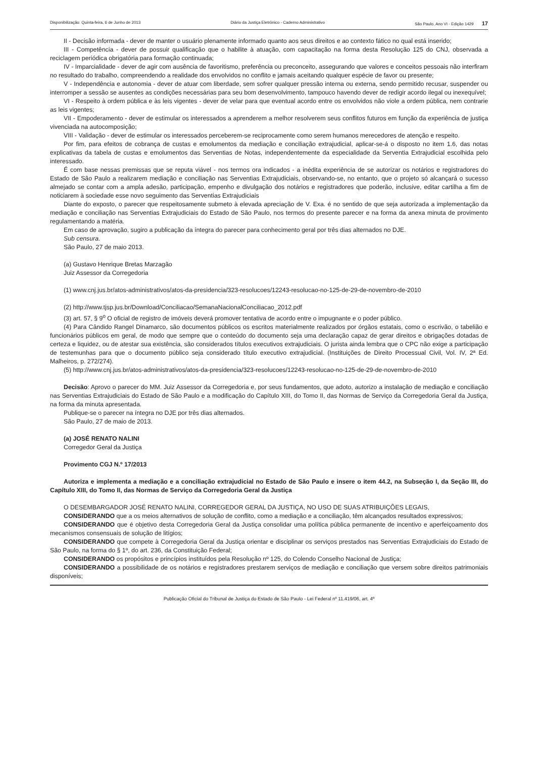Disponibilização: Quinta-feira, 6 de Junho de 2013 Diário da Justiça Eletrônico - Caderno Administrativo São Paulo, Ano VI - Edição 1429 17
II - Decisão informada - dever de manter o usuário plenamente informado quanto aos seus direitos e ao contexto fático no qual está inserido;
III - Competência - dever de possuir qualificação que o habilite à atuação, com capacitação na forma desta Resolução 125 do CNJ, observada a reciclagem periódica obrigatória para formação continuada;
IV - Imparcialidade - dever de agir com ausência de favoritismo, preferência ou preconceito, assegurando que valores e conceitos pessoais não interfiram no resultado do trabalho, compreendendo a realidade dos envolvidos no conflito e jamais aceitando qualquer espécie de favor ou presente;
V - Independência e autonomia - dever de atuar com liberdade, sem sofrer qualquer pressão interna ou externa, sendo permitido recusar, suspender ou interromper a sessão se ausentes as condições necessárias para seu bom desenvolvimento, tampouco havendo dever de redigir acordo ilegal ou inexequível;
VI - Respeito à ordem pública e às leis vigentes - dever de velar para que eventual acordo entre os envolvidos não viole a ordem pública, nem contrarie as leis vigentes;
VII - Empoderamento - dever de estimular os interessados a aprenderem a melhor resolverem seus conflitos futuros em função da experiência de justiça vivenciada na autocomposição;
VIII - Validação - dever de estimular os interessados perceberem-se reciprocamente como serem humanos merecedores de atenção e respeito.
Por fim, para efeitos de cobrança de custas e emolumentos da mediação e conciliação extrajudicial, aplicar-se-á o disposto no item 1.6, das notas explicativas da tabela de custas e emolumentos das Serventias de Notas, independentemente da especialidade da Serventia Extrajudicial escolhida pelo interessado.
É com base nessas premissas que se reputa viável - nos termos ora indicados - a inédita experiência de se autorizar os notários e registradores do Estado de São Paulo a realizarem mediação e conciliação nas Serventias Extrajudiciais, observando-se, no entanto, que o projeto só alcançará o sucesso almejado se contar com a ampla adesão, participação, empenho e divulgação dos notários e registradores que poderão, inclusive, editar cartilha a fim de noticiarem à sociedade esse novo seguimento das Serventias Extrajudiciais
Diante do exposto, o parecer que respeitosamente submeto à elevada apreciação de V. Exa. é no sentido de que seja autorizada a implementação da mediação e conciliação nas Serventias Extrajudiciais do Estado de São Paulo, nos termos do presente parecer e na forma da anexa minuta de provimento regulamentando a matéria.
Em caso de aprovação, sugiro a publicação da íntegra do parecer para conhecimento geral por três dias alternados no DJE.
Sub censura.
São Paulo, 27 de maio 2013.
(a) Gustavo Henrique Bretas Marzagão
Juiz Assessor da Corregedoria
(1) www.cnj.jus.br/atos-administrativos/atos-da-presidencia/323-resolucoes/12243-resolucao-no-125-de-29-de-novembro-de-2010
(2) http://www.tjsp.jus.br/Download/Conciliacao/SemanaNacionalConciliacao_2012.pdf
(3) art. 57, § 9<sup>o</sup> O oficial de registro de imóveis deverá promover tentativa de acordo entre o impugnante e o poder público.
(4) Para Cândido Rangel Dinamarco, são documentos públicos os escritos materialmente realizados por órgãos estatais, como o escrivão, o tabelião e funcionários públicos em geral, de modo que sempre que o conteúdo do documento seja uma declaração capaz de gerar direitos e obrigações dotadas de certeza e liquidez, ou de atestar sua existência, são considerados títulos executivos extrajudiciais. O jurista ainda lembra que o CPC não exige a participação de testemunhas para que o documento público seja considerado título executivo extrajudicial. (Instituições de Direito Processual Civil, Vol. IV, 2ª Ed. Malheiros, p. 272/274).
(5) http://www.cnj.jus.br/atos-administrativos/atos-da-presidencia/323-resolucoes/12243-resolucao-no-125-de-29-de-novembro-de-2010
Decisão: Aprovo o parecer do MM. Juiz Assessor da Corregedoria e, por seus fundamentos, que adoto, autorizo a instalação de mediação e conciliação nas Serventias Extrajudiciais do Estado de São Paulo e a modificação do Capítulo XIII, do Tomo II, das Normas de Serviço da Corregedoria Geral da Justiça, na forma da minuta apresentada.
Publique-se o parecer na íntegra no DJE por três dias alternados.
São Paulo, 27 de maio de 2013.
(a) JOSÉ RENATO NALINI
Corregedor Geral da Justiça
Provimento CGJ N.º 17/2013
Autoriza e implementa a mediação e a conciliação extrajudicial no Estado de São Paulo e insere o item 44.2, na Subseção I, da Seção III, do Capítulo XIII, do Tomo II, das Normas de Serviço da Corregedoria Geral da Justiça
O DESEMBARGADOR JOSÉ RENATO NALINI, CORREGEDOR GERAL DA JUSTIÇA, NO USO DE SUAS ATRIBUIÇÕES LEGAIS,
CONSIDERANDO que a os meios alternativos de solução de conflito, como a mediação e a conciliação, têm alcançados resultados expressivos;
CONSIDERANDO que é objetivo desta Corregedoria Geral da Justiça consolidar uma política pública permanente de incentivo e aperfeiçoamento dos mecanismos consensuais de solução de litígios;
CONSIDERANDO que compete à Corregedoria Geral da Justiça orientar e disciplinar os serviços prestados nas Serventias Extrajudiciais do Estado de São Paulo, na forma do § 1º, do art. 236, da Constituição Federal;
CONSIDERANDO os propósitos e princípios instituídos pela Resolução nº 125, do Colendo Conselho Nacional de Justiça;
CONSIDERANDO a possibilidade de os notários e registradores prestarem serviços de mediação e conciliação que versem sobre direitos patrimoniais disponíveis;
Publicação Oficial do Tribunal de Justiça do Estado de São Paulo - Lei Federal nº 11.419/06, art. 4º